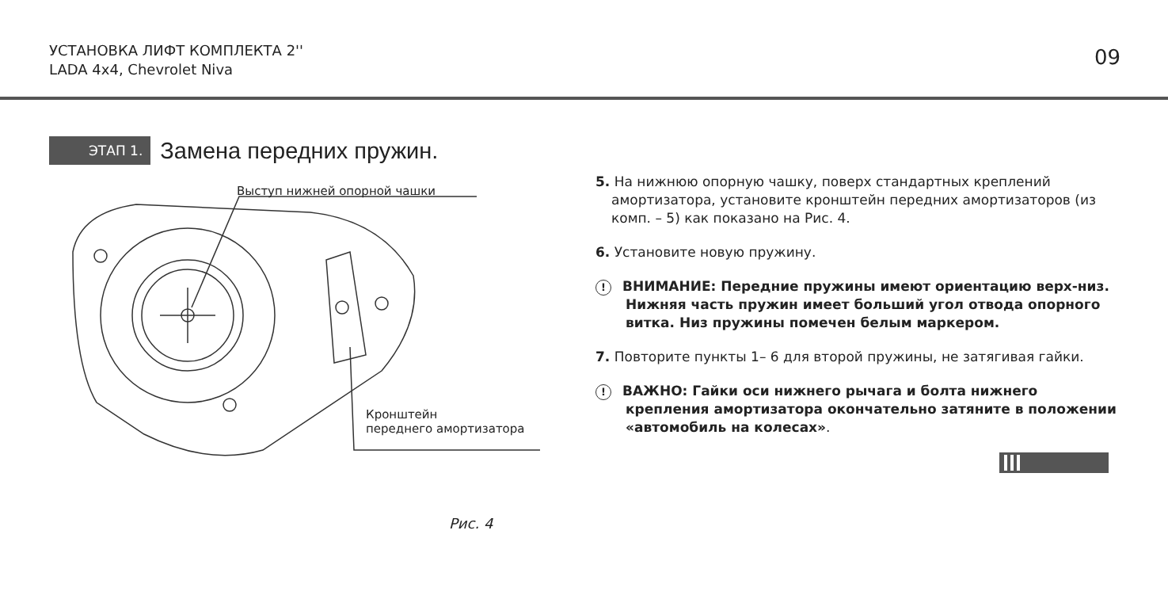УСТАНОВКА ЛИФТ КОМПЛЕКТА 2''
LADA 4x4, Chevrolet Niva
09
ЭТАП 1. Замена передних пружин.
Выступ нижней опорной чашки
Кронштейн
переднего амортизатора
Рис. 4
5. На нижнюю опорную чашку, поверх стандартных креплений амортизатора, установите кронштейн передних амортизаторов (из комп. – 5) как показано на Рис. 4.
6. Установите новую пружину.
! ВНИМАНИЕ: Передние пружины имеют ориентацию верх-низ. Нижняя часть пружин имеет больший угол отвода опорного витка. Низ пружины помечен белым маркером.
7. Повторите пункты 1– 6 для второй пружины, не затягивая гайки.
! ВАЖНО: Гайки оси нижнего рычага и болта нижнего крепления амортизатора окончательно затяните в положении «автомобиль на колесах».